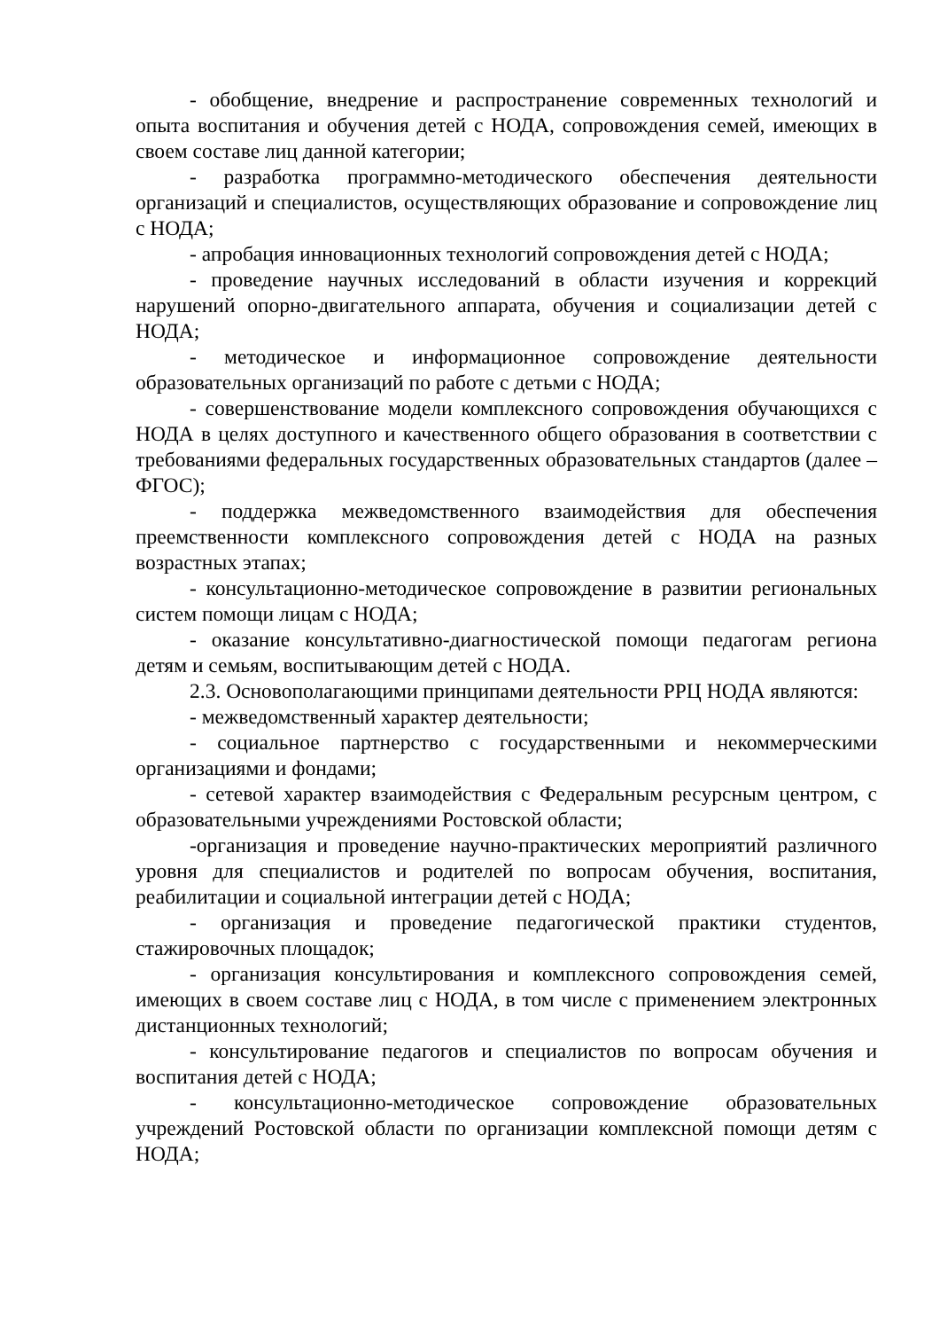- обобщение, внедрение и распространение современных технологий и опыта воспитания и обучения детей с НОДА, сопровождения семей, имеющих в своем составе лиц данной категории;
- разработка программно-методического обеспечения деятельности организаций и специалистов, осуществляющих образование и сопровождение лиц с НОДА;
- апробация инновационных технологий сопровождения детей с НОДА;
- проведение научных исследований в области изучения и коррекций нарушений опорно-двигательного аппарата, обучения и социализации детей с НОДА;
- методическое и информационное сопровождение деятельности образовательных организаций по работе с детьми с НОДА;
- совершенствование модели комплексного сопровождения обучающихся с НОДА в целях доступного и качественного общего образования в соответствии с требованиями федеральных государственных образовательных стандартов (далее – ФГОС);
- поддержка межведомственного взаимодействия для обеспечения преемственности комплексного сопровождения детей с НОДА на разных возрастных этапах;
- консультационно-методическое сопровождение в развитии региональных систем помощи лицам с НОДА;
- оказание консультативно-диагностической помощи педагогам региона детям и семьям, воспитывающим детей с НОДА.
2.3. Основополагающими принципами деятельности РРЦ НОДА являются:
- межведомственный характер деятельности;
- социальное партнерство с государственными и некоммерческими организациями и фондами;
- сетевой характер взаимодействия с Федеральным ресурсным центром, с образовательными учреждениями Ростовской области;
-организация и проведение научно-практических мероприятий различного уровня для специалистов и родителей по вопросам обучения, воспитания, реабилитации и социальной интеграции детей с НОДА;
- организация и проведение педагогической практики студентов, стажировочных площадок;
- организация консультирования и комплексного сопровождения семей, имеющих в своем составе лиц с НОДА, в том числе с применением электронных дистанционных технологий;
- консультирование педагогов и специалистов по вопросам обучения и воспитания детей с НОДА;
- консультационно-методическое сопровождение образовательных учреждений Ростовской области по организации комплексной помощи детям с НОДА;